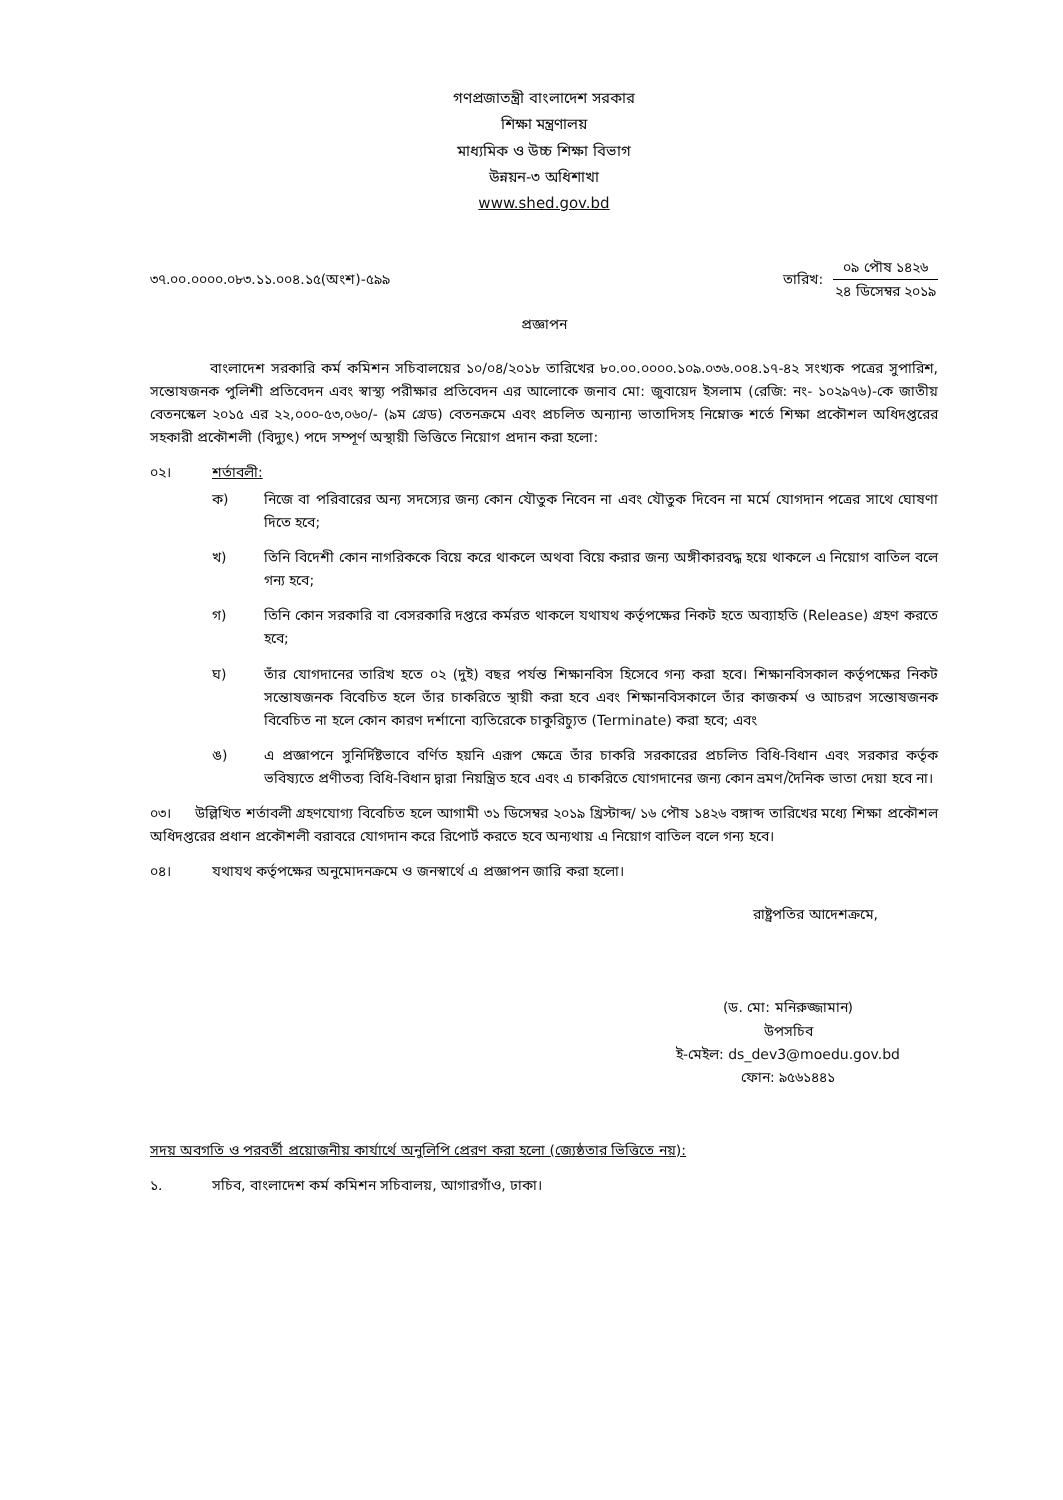গণপ্রজাতন্ত্রী বাংলাদেশ সরকার
শিক্ষা মন্ত্রণালয়
মাধ্যমিক ও উচ্চ শিক্ষা বিভাগ
উন্নয়ন-৩ অধিশাখা
www.shed.gov.bd
৩৭.০০.০০০০.০৮৩.১১.০০৪.১৫(অংশ)-৫৯৯
তারিখ:
০৯ পৌষ ১৪২৬
২৪ ডিসেম্বর ২০১৯
প্রজ্ঞাপন
বাংলাদেশ সরকারি কর্ম কমিশন সচিবালয়ের ১০/০৪/২০১৮ তারিখের ৮০.০০.০০০০.১০৯.০৩৬.০০৪.১৭-৪২ সংখ্যক পত্রের সুপারিশ, সন্তোষজনক পুলিশী প্রতিবেদন এবং স্বাস্থ্য পরীক্ষার প্রতিবেদন এর আলোকে জনাব মো: জুবায়েদ ইসলাম (রেজি: নং- ১০২৯৭৬)-কে জাতীয় বেতনস্কেল ২০১৫ এর ২২,০০০-৫৩,০৬০/- (৯ম গ্রেড) বেতনক্রমে এবং প্রচলিত অন্যান্য ভাতাদিসহ নিম্নোক্ত শর্তে শিক্ষা প্রকৌশল অধিদপ্তরের সহকারী প্রকৌশলী (বিদ্যুৎ) পদে সম্পূর্ণ অস্থায়ী ভিত্তিতে নিয়োগ প্রদান করা হলো:
০২। শর্তাবলী:
ক) নিজে বা পরিবারের অন্য সদস্যের জন্য কোন যৌতুক নিবেন না এবং যৌতুক দিবেন না মর্মে যোগদান পত্রের সাথে ঘোষণা দিতে হবে;
খ) তিনি বিদেশী কোন নাগরিককে বিয়ে করে থাকলে অথবা বিয়ে করার জন্য অঙ্গীকারবদ্ধ হয়ে থাকলে এ নিয়োগ বাতিল বলে গন্য হবে;
গ) তিনি কোন সরকারি বা বেসরকারি দপ্তরে কর্মরত থাকলে যথাযথ কর্তৃপক্ষের নিকট হতে অব্যাহতি (Release) গ্রহণ করতে হবে;
ঘ) তাঁর যোগদানের তারিখ হতে ০২ (দুই) বছর পর্যন্ত শিক্ষানবিস হিসেবে গন্য করা হবে। শিক্ষানবিসকাল কর্তৃপক্ষের নিকট সন্তোষজনক বিবেচিত হলে তাঁর চাকরিতে স্থায়ী করা হবে এবং শিক্ষানবিসকালে তাঁর কাজকর্ম ও আচরণ সন্তোষজনক বিবেচিত না হলে কোন কারণ দর্শানো ব্যতিরেকে চাকুরিচ্যুত (Terminate) করা হবে; এবং
ঙ) এ প্রজ্ঞাপনে সুনির্দিষ্টভাবে বর্ণিত হয়নি এরূপ ক্ষেত্রে তাঁর চাকরি সরকারের প্রচলিত বিধি-বিধান এবং সরকার কর্তৃক ভবিষ্যতে প্রণীতব্য বিধি-বিধান দ্বারা নিয়ন্ত্রিত হবে এবং এ চাকরিতে যোগদানের জন্য কোন ভ্রমণ/দৈনিক ভাতা দেয়া হবে না।
০৩। উল্লিখিত শর্তাবলী গ্রহণযোগ্য বিবেচিত হলে আগামী ৩১ ডিসেম্বর ২০১৯ খ্রিস্টাব্দ/ ১৬ পৌষ ১৪২৬ বঙ্গাব্দ তারিখের মধ্যে শিক্ষা প্রকৌশল অধিদপ্তরের প্রধান প্রকৌশলী বরাবরে যোগদান করে রিপোর্ট করতে হবে অন্যথায় এ নিয়োগ বাতিল বলে গন্য হবে।
০৪। যথাযথ কর্তৃপক্ষের অনুমোদনক্রমে ও জনস্বার্থে এ প্রজ্ঞাপন জারি করা হলো।
রাষ্ট্রপতির আদেশক্রমে,
(ড. মো: মনিরুজ্জামান)
উপসচিব
ই-মেইল: ds_dev3@moedu.gov.bd
ফোন: ৯৫৬১৪৪১
সদয় অবগতি ও পরবর্তী প্রয়োজনীয় কার্যার্থে অনুলিপি প্রেরণ করা হলো (জ্যেষ্ঠতার ভিত্তিতে নয়):
১. সচিব, বাংলাদেশ কর্ম কমিশন সচিবালয়, আগারগাঁও, ঢাকা।